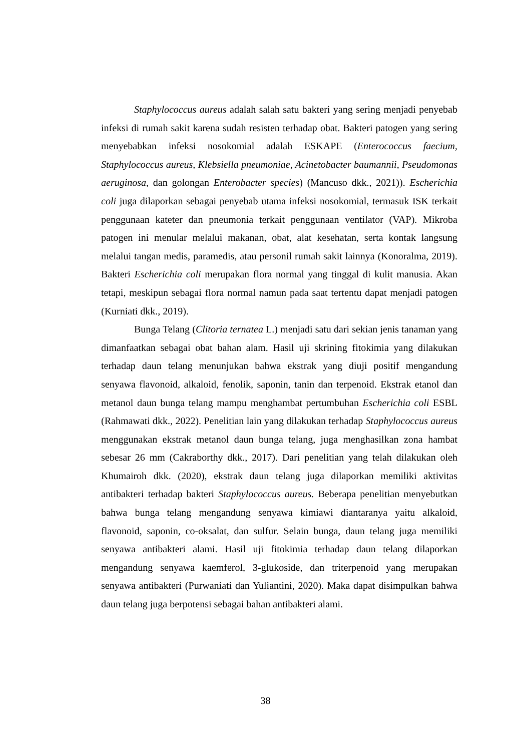Staphylococcus aureus adalah salah satu bakteri yang sering menjadi penyebab infeksi di rumah sakit karena sudah resisten terhadap obat. Bakteri patogen yang sering menyebabkan infeksi nosokomial adalah ESKAPE (Enterococcus faecium, Staphylococcus aureus, Klebsiella pneumoniae, Acinetobacter baumannii, Pseudomonas aeruginosa, dan golongan Enterobacter species) (Mancuso dkk., 2021)). Escherichia coli juga dilaporkan sebagai penyebab utama infeksi nosokomial, termasuk ISK terkait penggunaan kateter dan pneumonia terkait penggunaan ventilator (VAP). Mikroba patogen ini menular melalui makanan, obat, alat kesehatan, serta kontak langsung melalui tangan medis, paramedis, atau personil rumah sakit lainnya (Konoralma, 2019). Bakteri Escherichia coli merupakan flora normal yang tinggal di kulit manusia. Akan tetapi, meskipun sebagai flora normal namun pada saat tertentu dapat menjadi patogen (Kurniati dkk., 2019).
Bunga Telang (Clitoria ternatea L.) menjadi satu dari sekian jenis tanaman yang dimanfaatkan sebagai obat bahan alam. Hasil uji skrining fitokimia yang dilakukan terhadap daun telang menunjukan bahwa ekstrak yang diuji positif mengandung senyawa flavonoid, alkaloid, fenolik, saponin, tanin dan terpenoid. Ekstrak etanol dan metanol daun bunga telang mampu menghambat pertumbuhan Escherichia coli ESBL (Rahmawati dkk., 2022). Penelitian lain yang dilakukan terhadap Staphylococcus aureus menggunakan ekstrak metanol daun bunga telang, juga menghasilkan zona hambat sebesar 26 mm (Cakraborthy dkk., 2017). Dari penelitian yang telah dilakukan oleh Khumairoh dkk. (2020), ekstrak daun telang juga dilaporkan memiliki aktivitas antibakteri terhadap bakteri Staphylococcus aureus. Beberapa penelitian menyebutkan bahwa bunga telang mengandung senyawa kimiawi diantaranya yaitu alkaloid, flavonoid, saponin, co-oksalat, dan sulfur. Selain bunga, daun telang juga memiliki senyawa antibakteri alami. Hasil uji fitokimia terhadap daun telang dilaporkan mengandung senyawa kaemferol, 3-glukoside, dan triterpenoid yang merupakan senyawa antibakteri (Purwaniati dan Yuliantini, 2020). Maka dapat disimpulkan bahwa daun telang juga berpotensi sebagai bahan antibakteri alami.
38